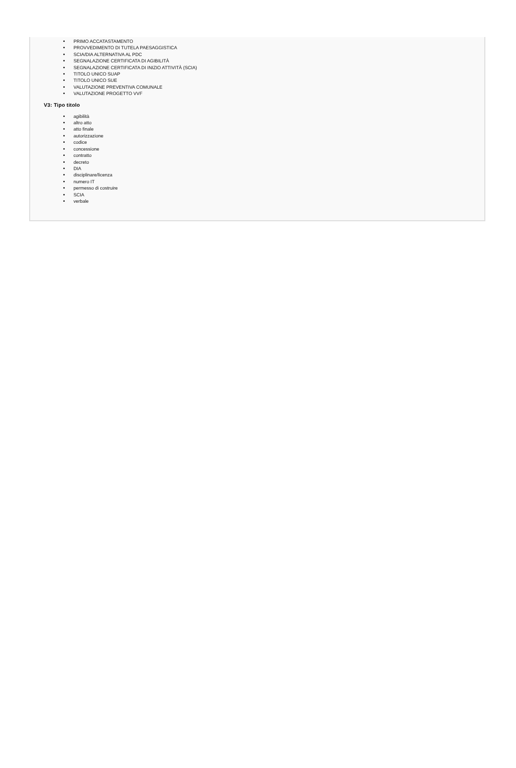PRIMO ACCATASTAMENTO
PROVVEDIMENTO DI TUTELA PAESAGGISTICA
SCIA/DIA ALTERNATIVA AL PDC
SEGNALAZIONE CERTIFICATA DI AGIBILITÀ
SEGNALAZIONE CERTIFICATA DI INIZIO ATTIVITÀ (SCIA)
TITOLO UNICO SUAP
TITOLO UNICO SUE
VALUTAZIONE PREVENTIVA COMUNALE
VALUTAZIONE PROGETTO VVF
V3: Tipo titolo
agibilità
altro atto
atto finale
autorizzazione
codice
concessione
contratto
decreto
DIA
disciplinare/licenza
numero IT
permesso di costruire
SCIA
verbale